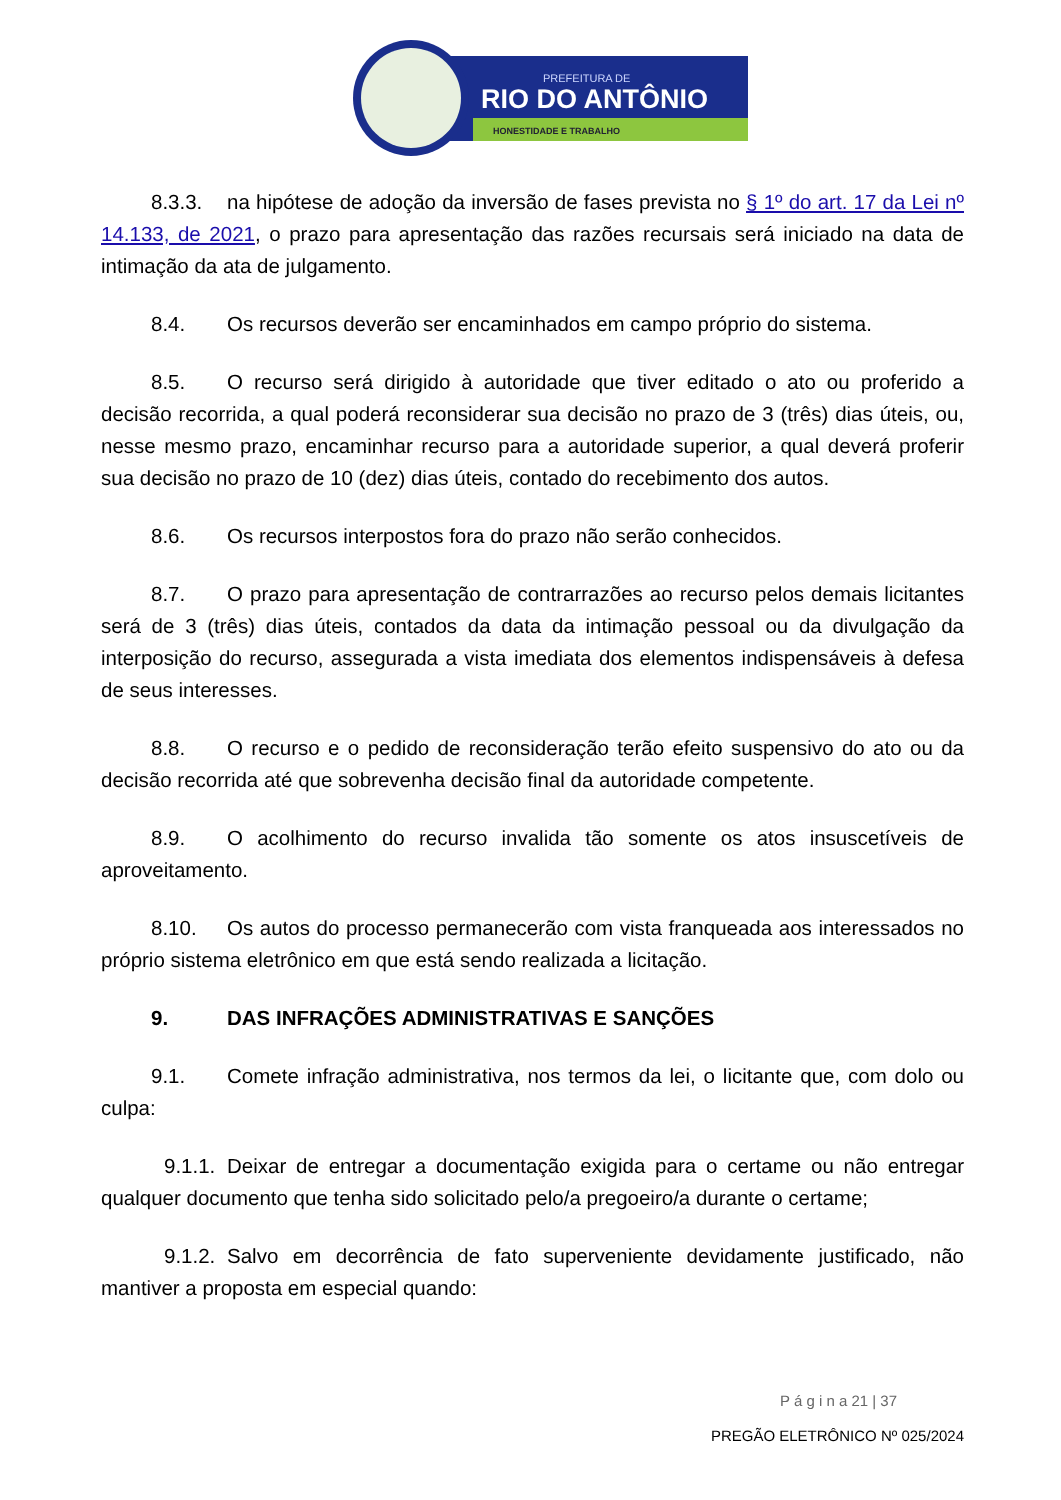PREFEITURA DE
RIO DO ANTÔNIO
HONESTIDADE E TRABALHO
8.3.3. na hipótese de adoção da inversão de fases prevista no § 1º do art. 17 da Lei nº 14.133, de 2021, o prazo para apresentação das razões recursais será iniciado na data de intimação da ata de julgamento.
8.4. Os recursos deverão ser encaminhados em campo próprio do sistema.
8.5. O recurso será dirigido à autoridade que tiver editado o ato ou proferido a decisão recorrida, a qual poderá reconsiderar sua decisão no prazo de 3 (três) dias úteis, ou, nesse mesmo prazo, encaminhar recurso para a autoridade superior, a qual deverá proferir sua decisão no prazo de 10 (dez) dias úteis, contado do recebimento dos autos.
8.6. Os recursos interpostos fora do prazo não serão conhecidos.
8.7. O prazo para apresentação de contrarrazões ao recurso pelos demais licitantes será de 3 (três) dias úteis, contados da data da intimação pessoal ou da divulgação da interposição do recurso, assegurada a vista imediata dos elementos indispensáveis à defesa de seus interesses.
8.8. O recurso e o pedido de reconsideração terão efeito suspensivo do ato ou da decisão recorrida até que sobrevenha decisão final da autoridade competente.
8.9. O acolhimento do recurso invalida tão somente os atos insuscetíveis de aproveitamento.
8.10. Os autos do processo permanecerão com vista franqueada aos interessados no próprio sistema eletrônico em que está sendo realizada a licitação.
9. DAS INFRAÇÕES ADMINISTRATIVAS E SANÇÕES
9.1. Comete infração administrativa, nos termos da lei, o licitante que, com dolo ou culpa:
9.1.1. Deixar de entregar a documentação exigida para o certame ou não entregar qualquer documento que tenha sido solicitado pelo/a pregoeiro/a durante o certame;
9.1.2. Salvo em decorrência de fato superveniente devidamente justificado, não mantiver a proposta em especial quando:
P á g i n a 21 | 37
PREGÃO ELETRÔNICO Nº 025/2024